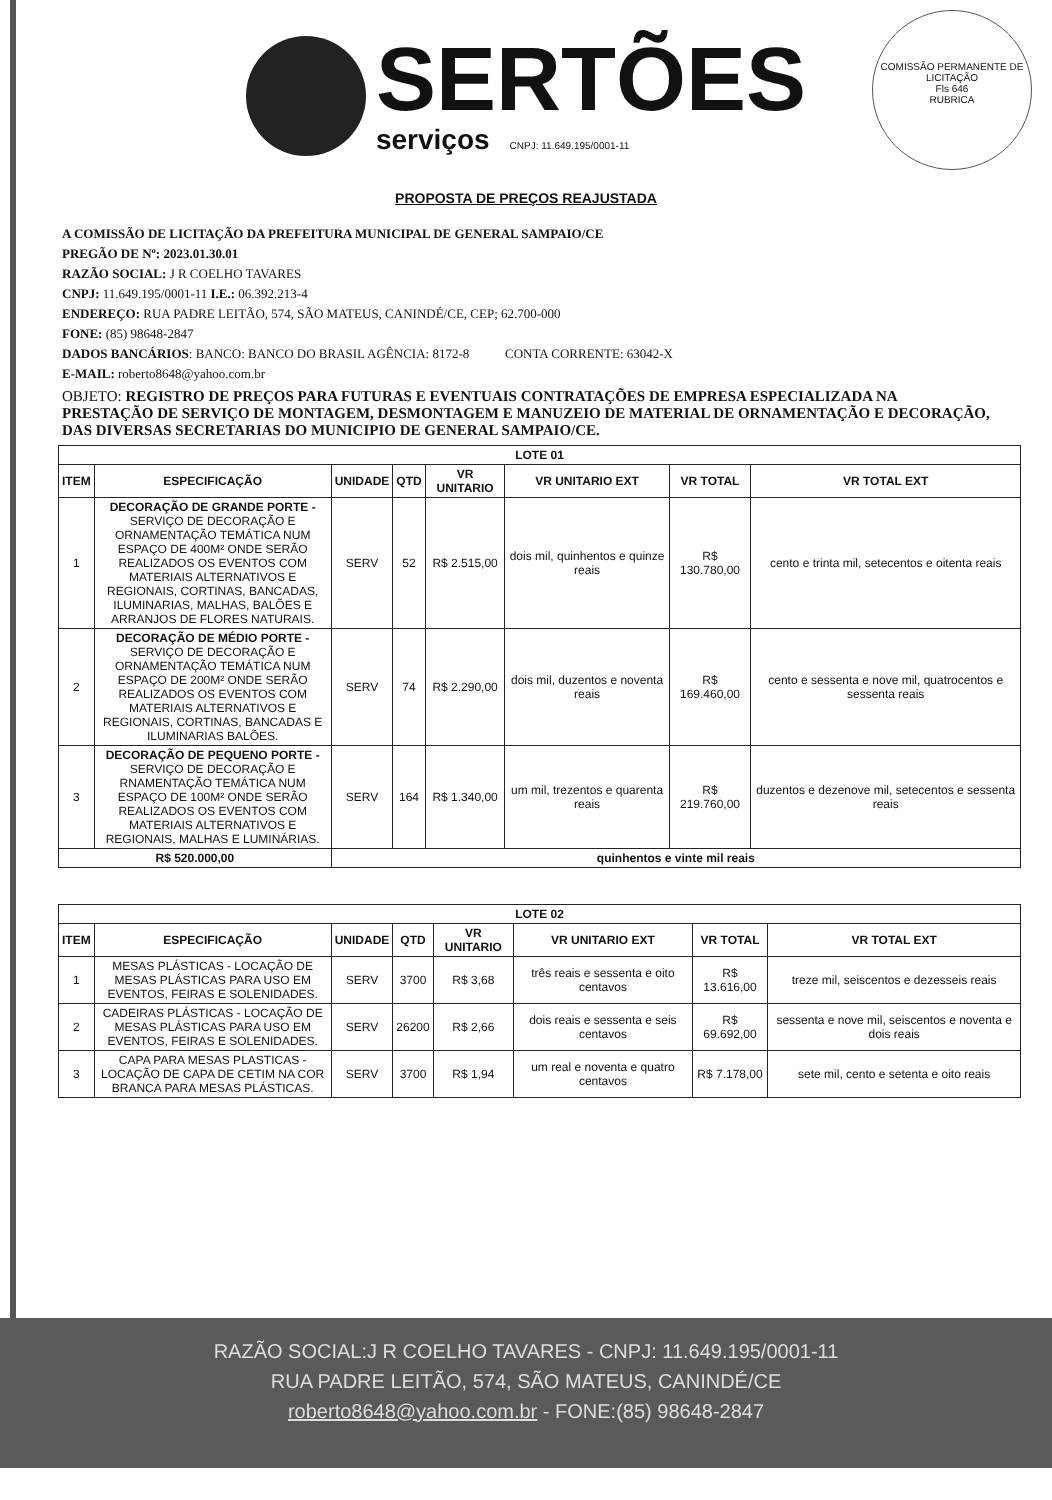SERTÕES
serviços CNPJ: 11.649.195/0001-11
COMISSÃO PERMANENTE DE LICITAÇÃO
Fls 646
RUBRICA
PROPOSTA DE PREÇOS REAJUSTADA
A COMISSÃO DE LICITAÇÃO DA PREFEITURA MUNICIPAL DE GENERAL SAMPAIO/CE
PREGÃO DE Nº: 2023.01.30.01
RAZÃO SOCIAL: J R COELHO TAVARES
CNPJ: 11.649.195/0001-11 I.E.: 06.392.213-4
ENDEREÇO: RUA PADRE LEITÃO, 574, SÃO MATEUS, CANINDÉ/CE, CEP; 62.700-000
FONE: (85) 98648-2847
DADOS BANCÁRIOS: BANCO: BANCO DO BRASIL AGÊNCIA: 8172-8 CONTA CORRENTE: 63042-X
E-MAIL: roberto8648@yahoo.com.br
OBJETO: REGISTRO DE PREÇOS PARA FUTURAS E EVENTUAIS CONTRATAÇÕES DE EMPRESA ESPECIALIZADA NA PRESTAÇÃO DE SERVIÇO DE MONTAGEM, DESMONTAGEM E MANUZEIO DE MATERIAL DE ORNAMENTAÇÃO E DECORAÇÃO, DAS DIVERSAS SECRETARIAS DO MUNICIPIO DE GENERAL SAMPAIO/CE.
| LOTE 01 | | | | | | | |
| --- | --- | --- | --- | --- | --- | --- | --- |
| ITEM | ESPECIFICAÇÃO | UNIDADE | QTD | VR UNITARIO | VR UNITARIO EXT | VR TOTAL | VR TOTAL EXT |
| 1 | DECORAÇÃO DE GRANDE PORTE - SERVIÇO DE DECORAÇÃO E ORNAMENTAÇÃO TEMÁTICA NUM ESPAÇO DE 400M² ONDE SERÃO REALIZADOS OS EVENTOS COM MATERIAIS ALTERNATIVOS E REGIONAIS, CORTINAS, BANCADAS, ILUMINARIAS, MALHAS, BALÕES E ARRANJOS DE FLORES NATURAIS. | SERV | 52 | R$ 2.515,00 | dois mil, quinhentos e quinze reais | R$ 130.780,00 | cento e trinta mil, setecentos e oitenta reais |
| 2 | DECORAÇÃO DE MÉDIO PORTE - SERVIÇO DE DECORAÇÃO E ORNAMENTAÇÃO TEMÁTICA NUM ESPAÇO DE 200M² ONDE SERÃO REALIZADOS OS EVENTOS COM MATERIAIS ALTERNATIVOS E REGIONAIS, CORTINAS, BANCADAS E ILUMINARIAS BALÕES. | SERV | 74 | R$ 2.290,00 | dois mil, duzentos e noventa reais | R$ 169.460,00 | cento e sessenta e nove mil, quatrocentos e sessenta reais |
| 3 | DECORAÇÃO DE PEQUENO PORTE - SERVIÇO DE DECORAÇÃO E RNAMENTAÇÃO TEMÁTICA NUM ESPAÇO DE 100M² ONDE SERÃO REALIZADOS OS EVENTOS COM MATERIAIS ALTERNATIVOS E REGIONAIS, MALHAS E LUMINÁRIAS. | SERV | 164 | R$ 1.340,00 | um mil, trezentos e quarenta reais | R$ 219.760,00 | duzentos e dezenove mil, setecentos e sessenta reais |
| R$ 520.000,00 | | quinhentos e vinte mil reais | | | | | |
| LOTE 02 | | | | | | | |
| --- | --- | --- | --- | --- | --- | --- | --- |
| ITEM | ESPECIFICAÇÃO | UNIDADE | QTD | VR UNITARIO | VR UNITARIO EXT | VR TOTAL | VR TOTAL EXT |
| 1 | MESAS PLÁSTICAS - LOCAÇÃO DE MESAS PLÁSTICAS PARA USO EM EVENTOS, FEIRAS E SOLENIDADES. | SERV | 3700 | R$ 3,68 | três reais e sessenta e oito centavos | R$ 13.616,00 | treze mil, seiscentos e dezesseis reais |
| 2 | CADEIRAS PLÁSTICAS - LOCAÇÃO DE MESAS PLÁSTICAS PARA USO EM EVENTOS, FEIRAS E SOLENIDADES. | SERV | 26200 | R$ 2,66 | dois reais e sessenta e seis centavos | R$ 69.692,00 | sessenta e nove mil, seiscentos e noventa e dois reais |
| 3 | CAPA PARA MESAS PLASTICAS - LOCAÇÃO DE CAPA DE CETIM NA COR BRANCA PARA MESAS PLÁSTICAS. | SERV | 3700 | R$ 1,94 | um real e noventa e quatro centavos | R$ 7.178,00 | sete mil, cento e setenta e oito reais |
RAZÃO SOCIAL:J R COELHO TAVARES - CNPJ: 11.649.195/0001-11
RUA PADRE LEITÃO, 574, SÃO MATEUS, CANINDÉ/CE
roberto8648@yahoo.com.br - FONE:(85) 98648-2847